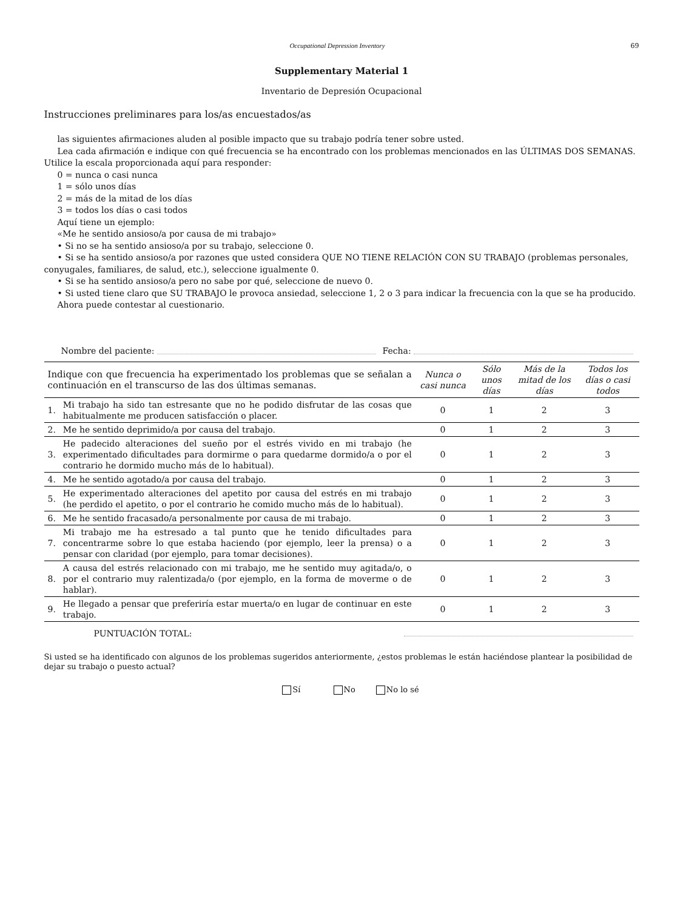Occupational Depression Inventory 69
Supplementary Material 1
Inventario de Depresión Ocupacional
Instrucciones preliminares para los/as encuestados/as
las siguientes afirmaciones aluden al posible impacto que su trabajo podría tener sobre usted.
Lea cada afirmación e indique con qué frecuencia se ha encontrado con los problemas mencionados en las ÚLTIMAS DOS SEMANAS. Utilice la escala proporcionada aquí para responder:
0 = nunca o casi nunca
1 = sólo unos días
2 = más de la mitad de los días
3 = todos los días o casi todos
Aquí tiene un ejemplo:
«Me he sentido ansioso/a por causa de mi trabajo»
• Si no se ha sentido ansioso/a por su trabajo, seleccione 0.
• Si se ha sentido ansioso/a por razones que usted considera QUE NO TIENE RELACIÓN CON SU TRABAJO (problemas personales, conyugales, familiares, de salud, etc.), seleccione igualmente 0.
• Si se ha sentido ansioso/a pero no sabe por qué, seleccione de nuevo 0.
• Si usted tiene claro que SU TRABAJO le provoca ansiedad, seleccione 1, 2 o 3 para indicar la frecuencia con la que se ha producido.
Ahora puede contestar al cuestionario.
Nombre del paciente: Fecha:
| Indique con que frecuencia ha experimentado los problemas que se señalan a continuación en el transcurso de las dos últimas semanas. | | Nunca o casi nunca | Sólo unos días | Más de la mitad de los días | Todos los días o casi todos |
| 1. | Mi trabajo ha sido tan estresante que no he podido disfrutar de las cosas que habitualmente me producen satisfacción o placer. | 0 | 1 | 2 | 3 |
| 2. | Me he sentido deprimido/a por causa del trabajo. | 0 | 1 | 2 | 3 |
| 3. | He padecido alteraciones del sueño por el estrés vivido en mi trabajo (he experimentado dificultades para dormirme o para quedarme dormido/a o por el contrario he dormido mucho más de lo habitual). | 0 | 1 | 2 | 3 |
| 4. | Me he sentido agotado/a por causa del trabajo. | 0 | 1 | 2 | 3 |
| 5. | He experimentado alteraciones del apetito por causa del estrés en mi trabajo (he perdido el apetito, o por el contrario he comido mucho más de lo habitual). | 0 | 1 | 2 | 3 |
| 6. | Me he sentido fracasado/a personalmente por causa de mi trabajo. | 0 | 1 | 2 | 3 |
| 7. | Mi trabajo me ha estresado a tal punto que he tenido dificultades para concentrarme sobre lo que estaba haciendo (por ejemplo, leer la prensa) o a pensar con claridad (por ejemplo, para tomar decisiones). | 0 | 1 | 2 | 3 |
| 8. | A causa del estrés relacionado con mi trabajo, me he sentido muy agitada/o, o por el contrario muy ralentizada/o (por ejemplo, en la forma de moverme o de hablar). | 0 | 1 | 2 | 3 |
| 9. | He llegado a pensar que preferiría estar muerta/o en lugar de continuar en este trabajo. | 0 | 1 | 2 | 3 |
PUNTUACIÓN TOTAL:
Si usted se ha identificado con algunos de los problemas sugeridos anteriormente, ¿estos problemas le están haciéndose plantear la posibilidad de dejar su trabajo o puesto actual?
Sí No No lo sé